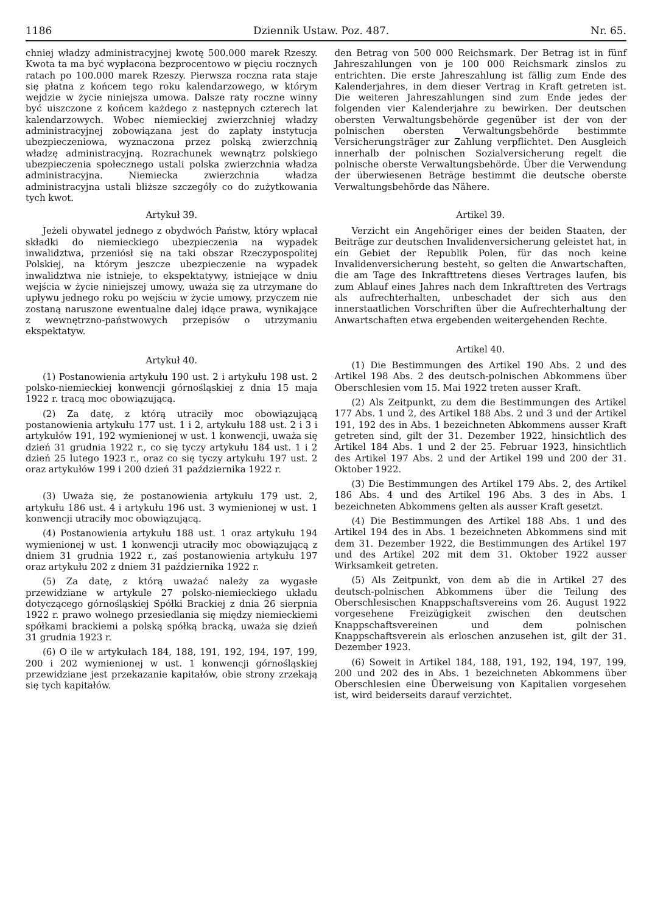1186 Dziennik Ustaw. Poz. 487. Nr. 65.
chniej władzy administracyjnej kwotę 500.000 marek Rzeszy. Kwota ta ma być wypłacona bezprocentowo w pięciu rocznych ratach po 100.000 marek Rzeszy. Pierwsza roczna rata staje się płatna z końcem tego roku kalendarzowego, w którym wejdzie w życie niniejsza umowa. Dalsze raty roczne winny być uiszczone z końcem każdego z następnych czterech lat kalendarzowych. Wobec niemieckiej zwierzchniej władzy administracyjnej zobowiązana jest do zapłaty instytucja ubezpieczeniowa, wyznaczona przez polską zwierzchnią władzę administracyjną. Rozrachunek wewnątrz polskiego ubezpieczenia społecznego ustali polska zwierzchnia władza administracyjna. Niemiecka zwierzchnia władza administracyjna ustali bliższe szczegóły co do zużytkowania tych kwot.
Artykuł 39.
Jeżeli obywatel jednego z obydwóch Państw, który wpłacał składki do niemieckiego ubezpieczenia na wypadek inwalidztwa, przeniósł się na taki obszar Rzeczypospolitej Polskiej, na którym jeszcze ubezpieczenie na wypadek inwalidztwa nie istnieje, to ekspektatywy, istniejące w dniu wejścia w życie niniejszej umowy, uważa się za utrzymane do upływu jednego roku po wejściu w życie umowy, przyczem nie zostaną naruszone ewentualne dalej idące prawa, wynikające z wewnętrzno-państwowych przepisów o utrzymaniu ekspektatyw.
Artykuł 40.
(1) Postanowienia artykułu 190 ust. 2 i artykułu 198 ust. 2 polsko-niemieckiej konwencji górnośląskiej z dnia 15 maja 1922 r. tracą moc obowiązującą.
(2) Za datę, z którą utraciły moc obowiązującą postanowienia artykułu 177 ust. 1 i 2, artykułu 188 ust. 2 i 3 i artykułów 191, 192 wymienionej w ust. 1 konwencji, uważa się dzień 31 grudnia 1922 r., co się tyczy artykułu 184 ust. 1 i 2 dzień 25 lutego 1923 r., oraz co się tyczy artykułu 197 ust. 2 oraz artykułów 199 i 200 dzień 31 października 1922 r.
(3) Uważa się, że postanowienia artykułu 179 ust. 2, artykułu 186 ust. 4 i artykułu 196 ust. 3 wymienionej w ust. 1 konwencji utraciły moc obowiązującą.
(4) Postanowienia artykułu 188 ust. 1 oraz artykułu 194 wymienionej w ust. 1 konwencji utraciły moc obowiązującą z dniem 31 grudnia 1922 r., zaś postanowienia artykułu 197 oraz artykułu 202 z dniem 31 października 1922 r.
(5) Za datę, z którą uważać należy za wygasłe przewidziane w artykule 27 polsko-niemieckiego układu dotyczącego górnośląskiej Spółki Brackiej z dnia 26 sierpnia 1922 r. prawo wolnego przesiedlania się między niemieckiemi spółkami brackiemi a polską spółką bracką, uważa się dzień 31 grudnia 1923 r.
(6) O ile w artykułach 184, 188, 191, 192, 194, 197, 199, 200 i 202 wymienionej w ust. 1 konwencji górnośląskiej przewidziane jest przekazanie kapitałów, obie strony zrzekają się tych kapitałów.
den Betrag von 500 000 Reichsmark. Der Betrag ist in fünf Jahreszahlungen von je 100 000 Reichsmark zinslos zu entrichten. Die erste Jahreszahlung ist fällig zum Ende des Kalenderjahres, in dem dieser Vertrag in Kraft getreten ist. Die weiteren Jahreszahlungen sind zum Ende jedes der folgenden vier Kalenderjahre zu bewirken. Der deutschen obersten Verwaltungsbehörde gegenüber ist der von der polnischen obersten Verwaltungsbehörde bestimmte Versicherungsträger zur Zahlung verpflichtet. Den Ausgleich innerhalb der polnischen Sozialversicherung regelt die polnische oberste Verwaltungsbehörde. Über die Verwendung der überwiesenen Beträge bestimmt die deutsche oberste Verwaltungsbehörde das Nähere.
Artikel 39.
Verzicht ein Angehöriger eines der beiden Staaten, der Beiträge zur deutschen Invalidenversicherung geleistet hat, in ein Gebiet der Republik Polen, für das noch keine Invalidenversicherung besteht, so gelten die Anwartschaften, die am Tage des Inkrafttretens dieses Vertrages laufen, bis zum Ablauf eines Jahres nach dem Inkrafttreten des Vertrags als aufrechterhalten, unbeschadet der sich aus den innerstaatlichen Vorschriften über die Aufrechterhaltung der Anwartschaften etwa ergebenden weitergehenden Rechte.
Artikel 40.
(1) Die Bestimmungen des Artikel 190 Abs. 2 und des Artikel 198 Abs. 2 des deutsch-polnischen Abkommens über Oberschlesien vom 15. Mai 1922 treten ausser Kraft.
(2) Als Zeitpunkt, zu dem die Bestimmungen des Artikel 177 Abs. 1 und 2, des Artikel 188 Abs. 2 und 3 und der Artikel 191, 192 des in Abs. 1 bezeichneten Abkommens ausser Kraft getreten sind, gilt der 31. Dezember 1922, hinsichtlich des Artikel 184 Abs. 1 und 2 der 25. Februar 1923, hinsichtlich des Artikel 197 Abs. 2 und der Artikel 199 und 200 der 31. Oktober 1922.
(3) Die Bestimmungen des Artikel 179 Abs. 2, des Artikel 186 Abs. 4 und des Artikel 196 Abs. 3 des in Abs. 1 bezeichneten Abkommens gelten als ausser Kraft gesetzt.
(4) Die Bestimmungen des Artikel 188 Abs. 1 und des Artikel 194 des in Abs. 1 bezeichneten Abkommens sind mit dem 31. Dezember 1922, die Bestimmungen des Artikel 197 und des Artikel 202 mit dem 31. Oktober 1922 ausser Wirksamkeit getreten.
(5) Als Zeitpunkt, von dem ab die in Artikel 27 des deutsch-polnischen Abkommens über die Teilung des Oberschlesischen Knappschaftsvereins vom 26. August 1922 vorgesehene Freizügigkeit zwischen den deutschen Knappschaftsvereinen und dem polnischen Knappschaftsverein als erloschen anzusehen ist, gilt der 31. Dezember 1923.
(6) Soweit in Artikel 184, 188, 191, 192, 194, 197, 199, 200 und 202 des in Abs. 1 bezeichneten Abkommens über Oberschlesien eine Überweisung von Kapitalien vorgesehen ist, wird beiderseits darauf verzichtet.